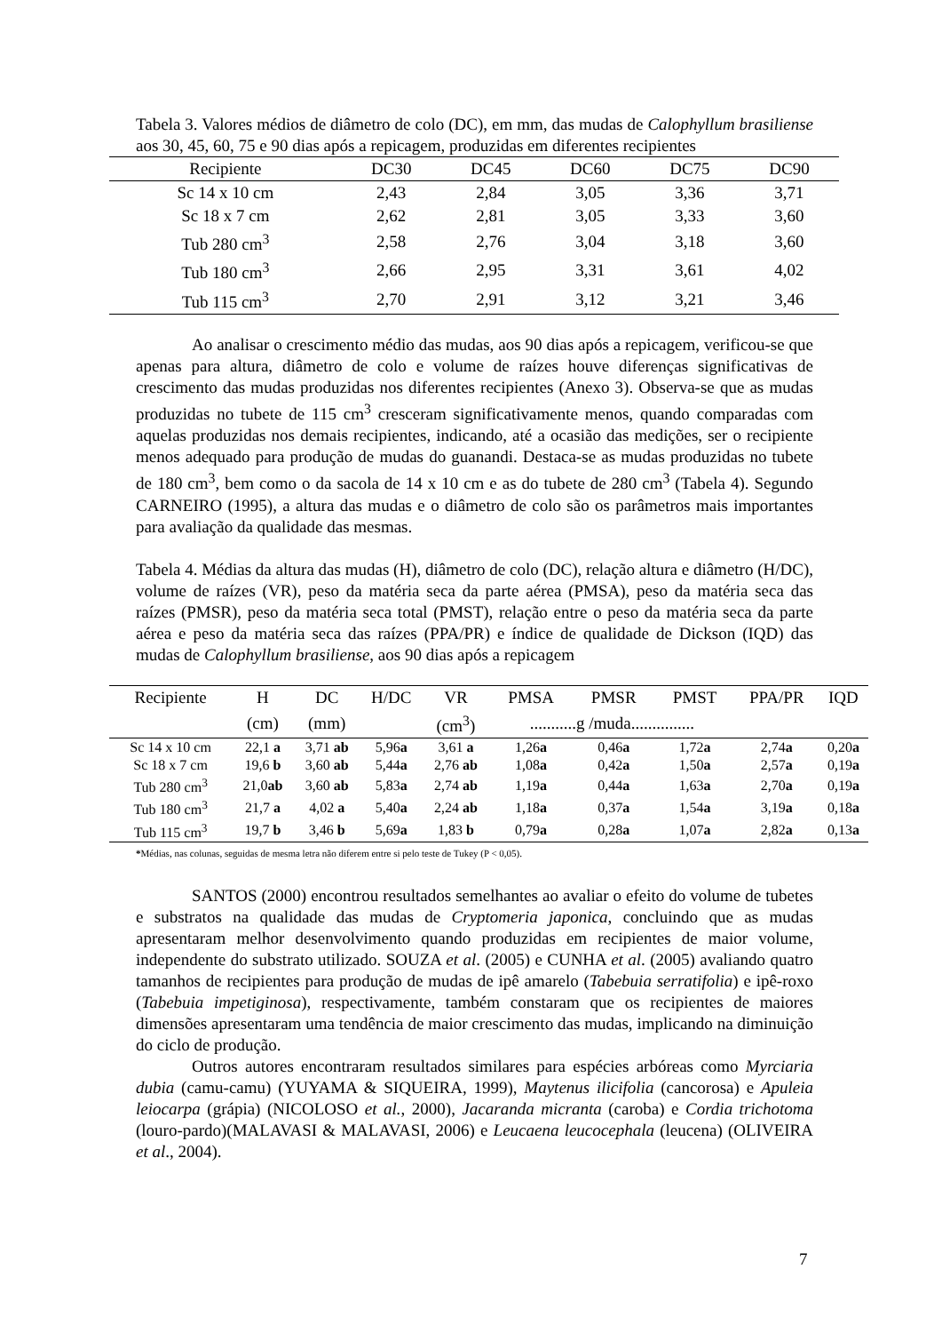Tabela 3. Valores médios de diâmetro de colo (DC), em mm, das mudas de Calophyllum brasiliense aos 30, 45, 60, 75 e 90 dias após a repicagem, produzidas em diferentes recipientes
| Recipiente | DC30 | DC45 | DC60 | DC75 | DC90 |
| --- | --- | --- | --- | --- | --- |
| Sc 14 x 10 cm | 2,43 | 2,84 | 3,05 | 3,36 | 3,71 |
| Sc 18 x 7 cm | 2,62 | 2,81 | 3,05 | 3,33 | 3,60 |
| Tub 280 cm<sup>3</sup> | 2,58 | 2,76 | 3,04 | 3,18 | 3,60 |
| Tub 180 cm<sup>3</sup> | 2,66 | 2,95 | 3,31 | 3,61 | 4,02 |
| Tub 115 cm<sup>3</sup> | 2,70 | 2,91 | 3,12 | 3,21 | 3,46 |
Ao analisar o crescimento médio das mudas, aos 90 dias após a repicagem, verificou-se que apenas para altura, diâmetro de colo e volume de raízes houve diferenças significativas de crescimento das mudas produzidas nos diferentes recipientes (Anexo 3). Observa-se que as mudas produzidas no tubete de 115 cm<sup>3</sup> cresceram significativamente menos, quando comparadas com aquelas produzidas nos demais recipientes, indicando, até a ocasião das medições, ser o recipiente menos adequado para produção de mudas do guanandi. Destaca-se as mudas produzidas no tubete de 180 cm<sup>3</sup>, bem como o da sacola de 14 x 10 cm e as do tubete de 280 cm<sup>3</sup> (Tabela 4). Segundo CARNEIRO (1995), a altura das mudas e o diâmetro de colo são os parâmetros mais importantes para avaliação da qualidade das mesmas.
Tabela 4. Médias da altura das mudas (H), diâmetro de colo (DC), relação altura e diâmetro (H/DC), volume de raízes (VR), peso da matéria seca da parte aérea (PMSA), peso da matéria seca das raízes (PMSR), peso da matéria seca total (PMST), relação entre o peso da matéria seca da parte aérea e peso da matéria seca das raízes (PPA/PR) e índice de qualidade de Dickson (IQD) das mudas de Calophyllum brasiliense, aos 90 dias após a repicagem
| Recipiente | H | DC | H/DC | VR | PMSA | PMSR | PMST | PPA/PR | IQD |
| --- | --- | --- | --- | --- | --- | --- | --- | --- | --- |
| | (cm) | (mm) | | (cm<sup>3</sup>) | ...........g /muda............... | | | | |
| Sc 14 x 10 cm | 22,1 a | 3,71 ab | 5,96 a | 3,61 a | 1,26 a | 0,46 a | 1,72 a | 2,74 a | 0,20 a |
| Sc 18 x 7 cm | 19,6 b | 3,60 ab | 5,44 a | 2,76 ab | 1,08 a | 0,42 a | 1,50 a | 2,57 a | 0,19 a |
| Tub 280 cm<sup>3</sup> | 21,0 ab | 3,60 ab | 5,83 a | 2,74 ab | 1,19 a | 0,44 a | 1,63 a | 2,70 a | 0,19 a |
| Tub 180 cm<sup>3</sup> | 21,7 a | 4,02 a | 5,40 a | 2,24 ab | 1,18 a | 0,37 a | 1,54 a | 3,19 a | 0,18 a |
| Tub 115 cm<sup>3</sup> | 19,7 b | 3,46 b | 5,69 a | 1,83 b | 0,79 a | 0,28 a | 1,07 a | 2,82 a | 0,13 a |
*Médias, nas colunas, seguidas de mesma letra não diferem entre si pelo teste de Tukey (P < 0,05).
SANTOS (2000) encontrou resultados semelhantes ao avaliar o efeito do volume de tubetes e substratos na qualidade das mudas de Cryptomeria japonica, concluindo que as mudas apresentaram melhor desenvolvimento quando produzidas em recipientes de maior volume, independente do substrato utilizado. SOUZA et al. (2005) e CUNHA et al. (2005) avaliando quatro tamanhos de recipientes para produção de mudas de ipê amarelo (Tabebuia serratifolia) e ipê-roxo (Tabebuia impetiginosa), respectivamente, também constaram que os recipientes de maiores dimensões apresentaram uma tendência de maior crescimento das mudas, implicando na diminuição do ciclo de produção.
Outros autores encontraram resultados similares para espécies arbóreas como Myrciaria dubia (camu-camu) (YUYAMA & SIQUEIRA, 1999), Maytenus ilicifolia (cancorosa) e Apuleia leiocarpa (grápia) (NICOLOSO et al., 2000), Jacaranda micranta (caroba) e Cordia trichotoma (louro-pardo)(MALAVASI & MALAVASI, 2006) e Leucaena leucocephala (leucena) (OLIVEIRA et al., 2004).
7